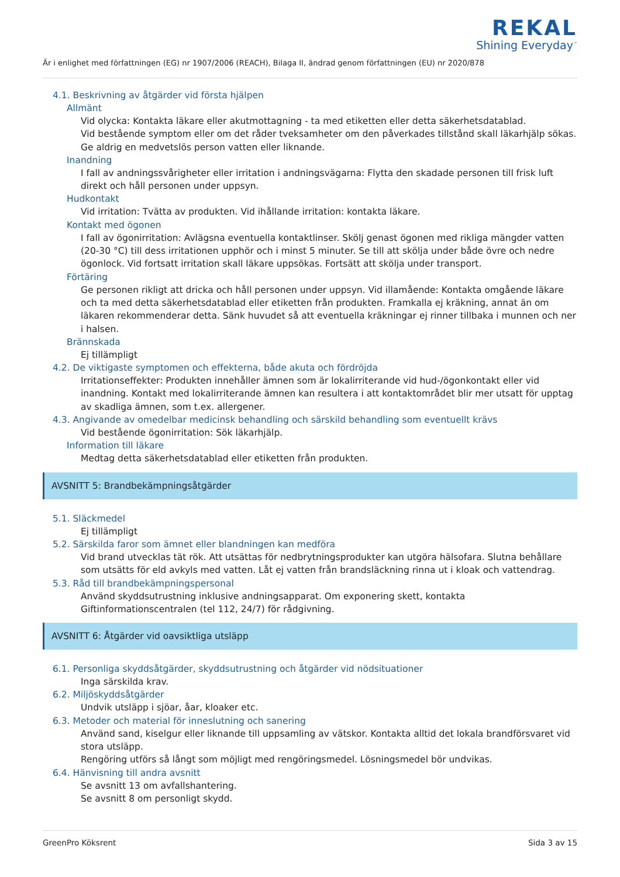REKAL
Shining Everyday<sup>™</sup>
Är i enlighet med författningen (EG) nr 1907/2006 (REACH), Bilaga II, ändrad genom författningen (EU) nr 2020/878
4.1. Beskrivning av åtgärder vid första hjälpen
Allmänt
Vid olycka: Kontakta läkare eller akutmottagning - ta med etiketten eller detta säkerhetsdatablad.
Vid bestående symptom eller om det råder tveksamheter om den påverkades tillstånd skall läkarhjälp sökas. Ge aldrig en medvetslös person vatten eller liknande.
Inandning
I fall av andningssvårigheter eller irritation i andningsvägarna: Flytta den skadade personen till frisk luft direkt och håll personen under uppsyn.
Hudkontakt
Vid irritation: Tvätta av produkten. Vid ihållande irritation: kontakta läkare.
Kontakt med ögonen
I fall av ögonirritation: Avlägsna eventuella kontaktlinser. Skölj genast ögonen med rikliga mängder vatten (20-30 °C) till dess irritationen upphör och i minst 5 minuter. Se till att skölja under både övre och nedre ögonlock. Vid fortsatt irritation skall läkare uppsökas. Fortsätt att skölja under transport.
Förtäring
Ge personen rikligt att dricka och håll personen under uppsyn. Vid illamående: Kontakta omgående läkare och ta med detta säkerhetsdatablad eller etiketten från produkten. Framkalla ej kräkning, annat än om läkaren rekommenderar detta. Sänk huvudet så att eventuella kräkningar ej rinner tillbaka i munnen och ner i halsen.
Brännskada
Ej tillämpligt
4.2. De viktigaste symptomen och effekterna, både akuta och fördröjda
Irritationseffekter: Produkten innehåller ämnen som är lokalirriterande vid hud-/ögonkontakt eller vid inandning. Kontakt med lokalirriterande ämnen kan resultera i att kontaktområdet blir mer utsatt för upptag av skadliga ämnen, som t.ex. allergener.
4.3. Angivande av omedelbar medicinsk behandling och särskild behandling som eventuellt krävs
Vid bestående ögonirritation: Sök läkarhjälp.
Information till läkare
Medtag detta säkerhetsdatablad eller etiketten från produkten.
AVSNITT 5: Brandbekämpningsåtgärder
5.1. Släckmedel
Ej tillämpligt
5.2. Särskilda faror som ämnet eller blandningen kan medföra
Vid brand utvecklas tät rök. Att utsättas för nedbrytningsprodukter kan utgöra hälsofara. Slutna behållare som utsätts för eld avkyls med vatten. Låt ej vatten från brandsläckning rinna ut i kloak och vattendrag.
5.3. Råd till brandbekämpningspersonal
Använd skyddsutrustning inklusive andningsapparat. Om exponering skett, kontakta Giftinformationscentralen (tel 112, 24/7) för rådgivning.
AVSNITT 6: Åtgärder vid oavsiktliga utsläpp
6.1. Personliga skyddsåtgärder, skyddsutrustning och åtgärder vid nödsituationer
Inga särskilda krav.
6.2. Miljöskyddsåtgärder
Undvik utsläpp i sjöar, åar, kloaker etc.
6.3. Metoder och material för inneslutning och sanering
Använd sand, kiselgur eller liknande till uppsamling av vätskor. Kontakta alltid det lokala brandförsvaret vid stora utsläpp.
Rengöring utförs så långt som möjligt med rengöringsmedel. Lösningsmedel bör undvikas.
6.4. Hänvisning till andra avsnitt
Se avsnitt 13 om avfallshantering.
Se avsnitt 8 om personligt skydd.
GreenPro Köksrent Sida 3 av 15